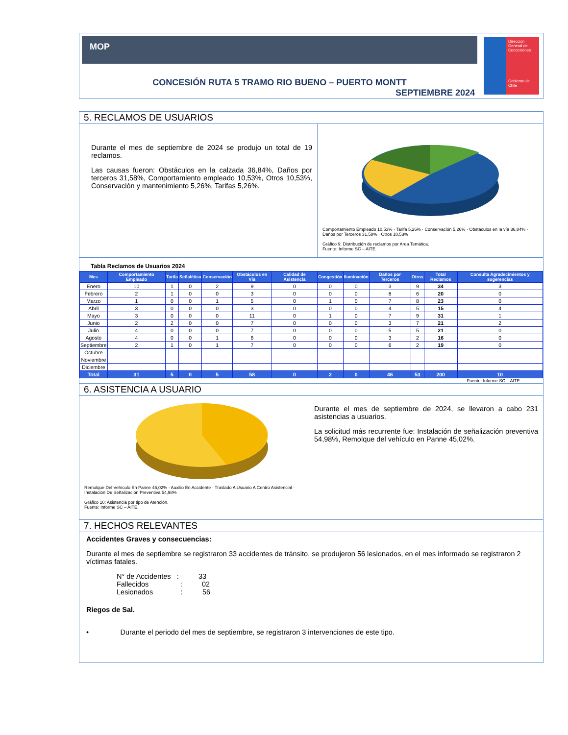MOP
CONCESIÓN RUTA 5 TRAMO RIO BUENO – PUERTO MONTT
SEPTIEMBRE 2024
Dirección General de Concesiones
Gobierno de Chile
5. RECLAMOS DE USUARIOS
Durante el mes de septiembre de 2024 se produjo un total de 19 reclamos.
Las causas fueron: Obstáculos en la calzada 36,84%, Daños por terceros 31,58%, Comportamiento empleado 10,53%, Otros 10,53%, Conservación y mantenimiento 5,26%, Tarifas 5,26%.
Comportamiento Empleado 10,53% · Tarifa 5,26% · Conservación 5,26% · Obstáculos en la vía 36,84% · Daños por Terceros 31,58% · Otros 10,53%
Gráfico 9: Distribución de reclamos por Area Temática.
Fuente: Informe SC – AITE.
Tabla Reclamos de Usuarios 2024
| Mes | Comportamiento Empleado | Tarifa | Señalética | Conservación | Obstáculos en Vía | Calidad de Asistencia | Congestión | Iluminación | Daños por Terceros | Otros | Total Reclamos | Consulta Agradecimientos y sugerencias |
| --- | --- | --- | --- | --- | --- | --- | --- | --- | --- | --- | --- | --- |
| Enero | 10 | 1 | 0 | 2 | 9 | 0 | 0 | 0 | 3 | 9 | 34 | 3 |
| Febrero | 2 | 1 | 0 | 0 | 3 | 0 | 0 | 0 | 8 | 6 | 20 | 0 |
| Marzo | 1 | 0 | 0 | 1 | 5 | 0 | 1 | 0 | 7 | 8 | 23 | 0 |
| Abril | 3 | 0 | 0 | 0 | 3 | 0 | 0 | 0 | 4 | 5 | 15 | 4 |
| Mayo | 3 | 0 | 0 | 0 | 11 | 0 | 1 | 0 | 7 | 9 | 31 | 1 |
| Junio | 2 | 2 | 0 | 0 | 7 | 0 | 0 | 0 | 3 | 7 | 21 | 2 |
| Julio | 4 | 0 | 0 | 0 | 7 | 0 | 0 | 0 | 5 | 5 | 21 | 0 |
| Agosto | 4 | 0 | 0 | 1 | 6 | 0 | 0 | 0 | 3 | 2 | 16 | 0 |
| Septiembre | 2 | 1 | 0 | 1 | 7 | 0 | 0 | 0 | 6 | 2 | 19 | 0 |
| Octubre | | | | | | | | | | | | |
| Noviembre | | | | | | | | | | | | |
| Diciembre | | | | | | | | | | | | |
| Total | 31 | 5 | 0 | 5 | 58 | 0 | 2 | 0 | 46 | 53 | 200 | 10 |
Fuente: Informe SC – AITE.
6. ASISTENCIA A USUARIO
Remolque Del Vehículo En Panne 45,02% · Auxilio En Accidente · Traslado A Usuario A Centro Asistencial · Instalación De Señalización Preventiva 54,98%
Gráfico 10: Asistencia por tipo de Atención.
Fuente: Informe SC – AITE.
Durante el mes de septiembre de 2024, se llevaron a cabo 231 asistencias a usuarios.
La solicitud más recurrente fue: Instalación de señalización preventiva 54,98%, Remolque del vehículo en Panne 45,02%.
7. HECHOS RELEVANTES
Accidentes Graves y consecuencias:
Durante el mes de septiembre se registraron 33 accidentes de tránsito, se produjeron 56 lesionados, en el mes informado se registraron 2 víctimas fatales.
N° de Accidentes : 33
Fallecidos : 02
Lesionados : 56
Riegos de Sal.
• Durante el periodo del mes de septiembre, se registraron 3 intervenciones de este tipo.